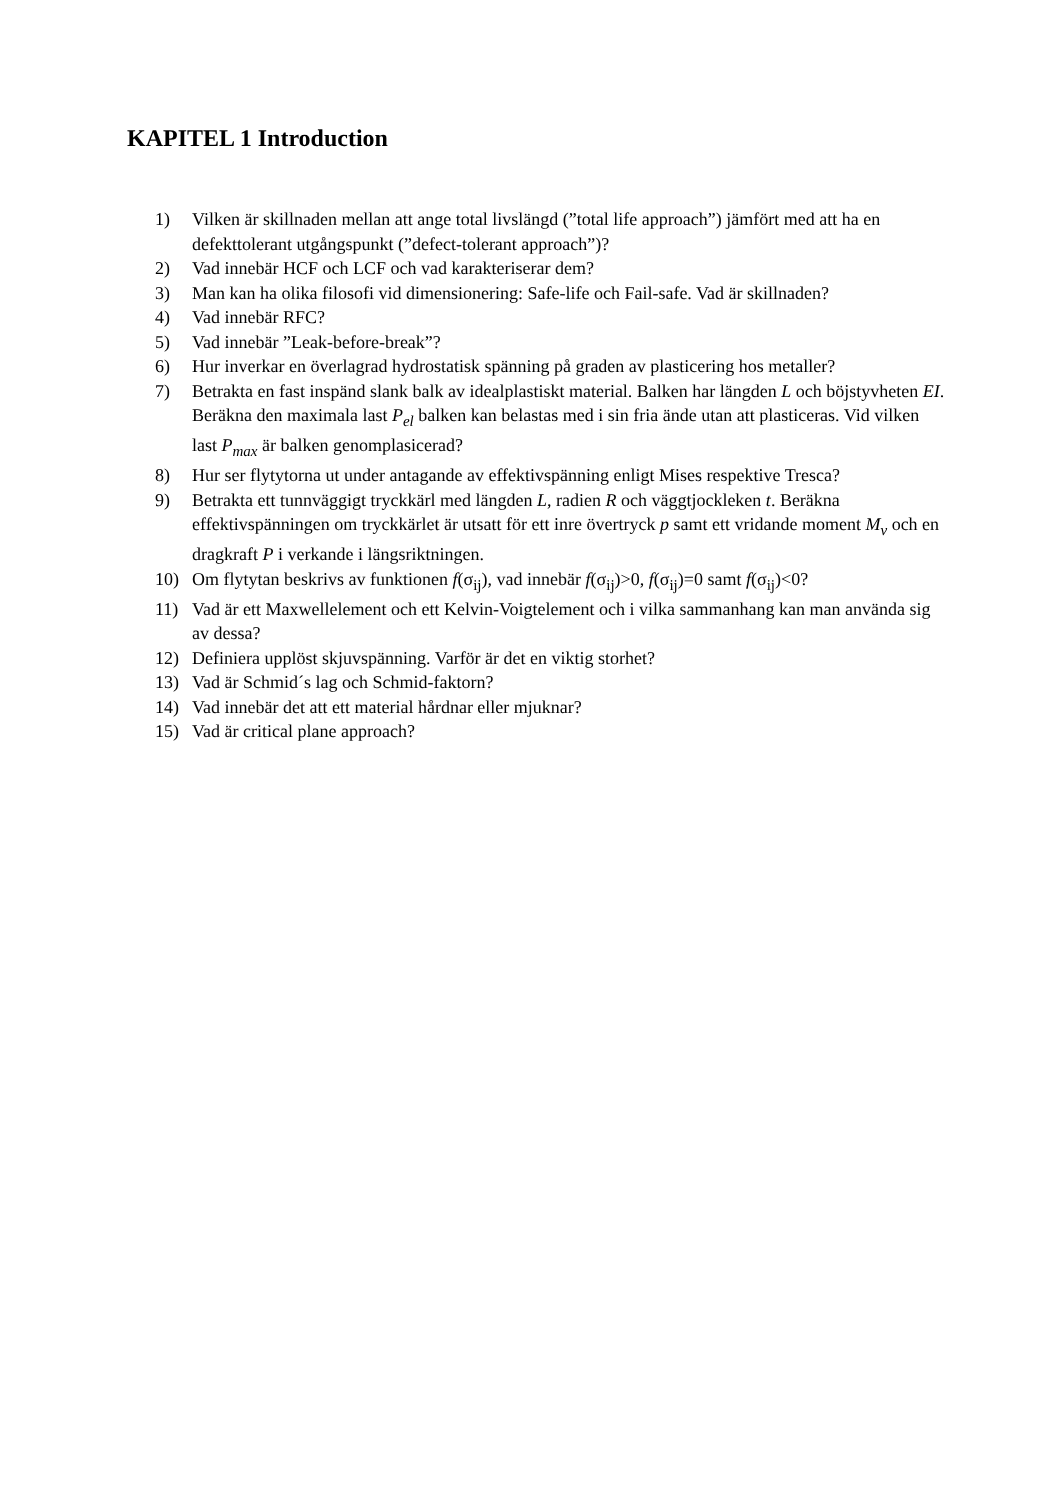KAPITEL 1 Introduction
1) Vilken är skillnaden mellan att ange total livslängd (”total life approach”) jämfört med att ha en defekttolerant utgångspunkt (”defect-tolerant approach”)?
2) Vad innebär HCF och LCF och vad karakteriserar dem?
3) Man kan ha olika filosofi vid dimensionering: Safe-life och Fail-safe. Vad är skillnaden?
4) Vad innebär RFC?
5) Vad innebär ”Leak-before-break”?
6) Hur inverkar en överlagrad hydrostatisk spänning på graden av plasticering hos metaller?
7) Betrakta en fast inspänd slank balk av idealplastiskt material. Balken har längden L och böjstyvheten EI. Beräkna den maximala last P<sub>el</sub> balken kan belastas med i sin fria ände utan att plasticeras. Vid vilken last P<sub>max</sub> är balken genomplasicerad?
8) Hur ser flytytorna ut under antagande av effektivspänning enligt Mises respektive Tresca?
9) Betrakta ett tunnväggigt tryckkärl med längden L, radien R och väggtjockleken t. Beräkna effektivspänningen om tryckkärlet är utsatt för ett inre övertryck p samt ett vridande moment M<sub>v</sub> och en dragkraft P i verkande i längsriktningen.
10) Om flytytan beskrivs av funktionen f(σ<sub>ij</sub>), vad innebär f(σ<sub>ij</sub>)>0, f(σ<sub>ij</sub>)=0 samt f(σ<sub>ij</sub>)<0?
11) Vad är ett Maxwellelement och ett Kelvin-Voigtelement och i vilka sammanhang kan man använda sig av dessa?
12) Definiera upplöst skjuvspänning. Varför är det en viktig storhet?
13) Vad är Schmid´s lag och Schmid-faktorn?
14) Vad innebär det att ett material hårdnar eller mjuknar?
15) Vad är critical plane approach?